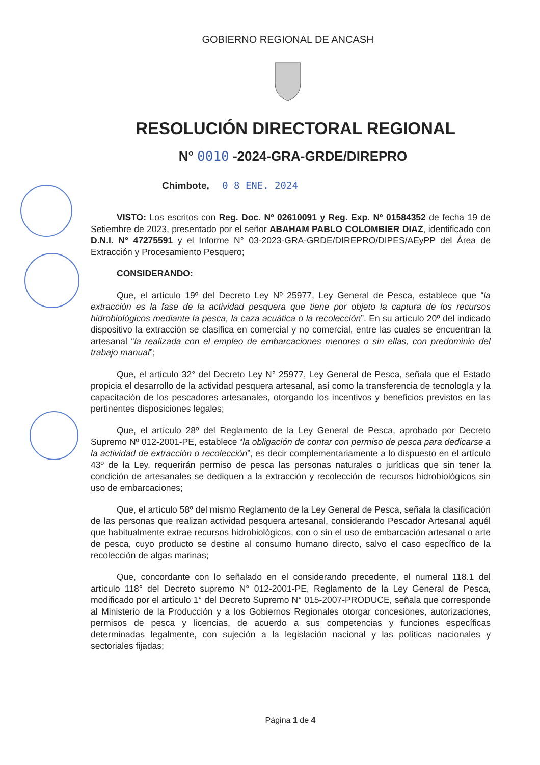GOBIERNO REGIONAL DE ANCASH
RESOLUCIÓN DIRECTORAL REGIONAL
N° 0010 -2024-GRA-GRDE/DIREPRO
Chimbote, 0 8 ENE. 2024
VISTO: Los escritos con Reg. Doc. Nº 02610091 y Reg. Exp. Nº 01584352 de fecha 19 de Setiembre de 2023, presentado por el señor ABAHAM PABLO COLOMBIER DIAZ, identificado con D.N.I. N° 47275591 y el Informe N° 03-2023-GRA-GRDE/DIREPRO/DIPES/AEyPP del Área de Extracción y Procesamiento Pesquero;
CONSIDERANDO:
Que, el artículo 19º del Decreto Ley Nº 25977, Ley General de Pesca, establece que “la extracción es la fase de la actividad pesquera que tiene por objeto la captura de los recursos hidrobiológicos mediante la pesca, la caza acuática o la recolección”. En su artículo 20º del indicado dispositivo la extracción se clasifica en comercial y no comercial, entre las cuales se encuentran la artesanal “la realizada con el empleo de embarcaciones menores o sin ellas, con predominio del trabajo manual”;
Que, el artículo 32° del Decreto Ley N° 25977, Ley General de Pesca, señala que el Estado propicia el desarrollo de la actividad pesquera artesanal, así como la transferencia de tecnología y la capacitación de los pescadores artesanales, otorgando los incentivos y beneficios previstos en las pertinentes disposiciones legales;
Que, el artículo 28º del Reglamento de la Ley General de Pesca, aprobado por Decreto Supremo Nº 012-2001-PE, establece “la obligación de contar con permiso de pesca para dedicarse a la actividad de extracción o recolección”, es decir complementariamente a lo dispuesto en el artículo 43º de la Ley, requerirán permiso de pesca las personas naturales o jurídicas que sin tener la condición de artesanales se dediquen a la extracción y recolección de recursos hidrobiológicos sin uso de embarcaciones;
Que, el artículo 58º del mismo Reglamento de la Ley General de Pesca, señala la clasificación de las personas que realizan actividad pesquera artesanal, considerando Pescador Artesanal aquél que habitualmente extrae recursos hidrobiológicos, con o sin el uso de embarcación artesanal o arte de pesca, cuyo producto se destine al consumo humano directo, salvo el caso específico de la recolección de algas marinas;
Que, concordante con lo señalado en el considerando precedente, el numeral 118.1 del artículo 118° del Decreto supremo N° 012-2001-PE, Reglamento de la Ley General de Pesca, modificado por el artículo 1° del Decreto Supremo N° 015-2007-PRODUCE, señala que corresponde al Ministerio de la Producción y a los Gobiernos Regionales otorgar concesiones, autorizaciones, permisos de pesca y licencias, de acuerdo a sus competencias y funciones específicas determinadas legalmente, con sujeción a la legislación nacional y las políticas nacionales y sectoriales fijadas;
Página 1 de 4